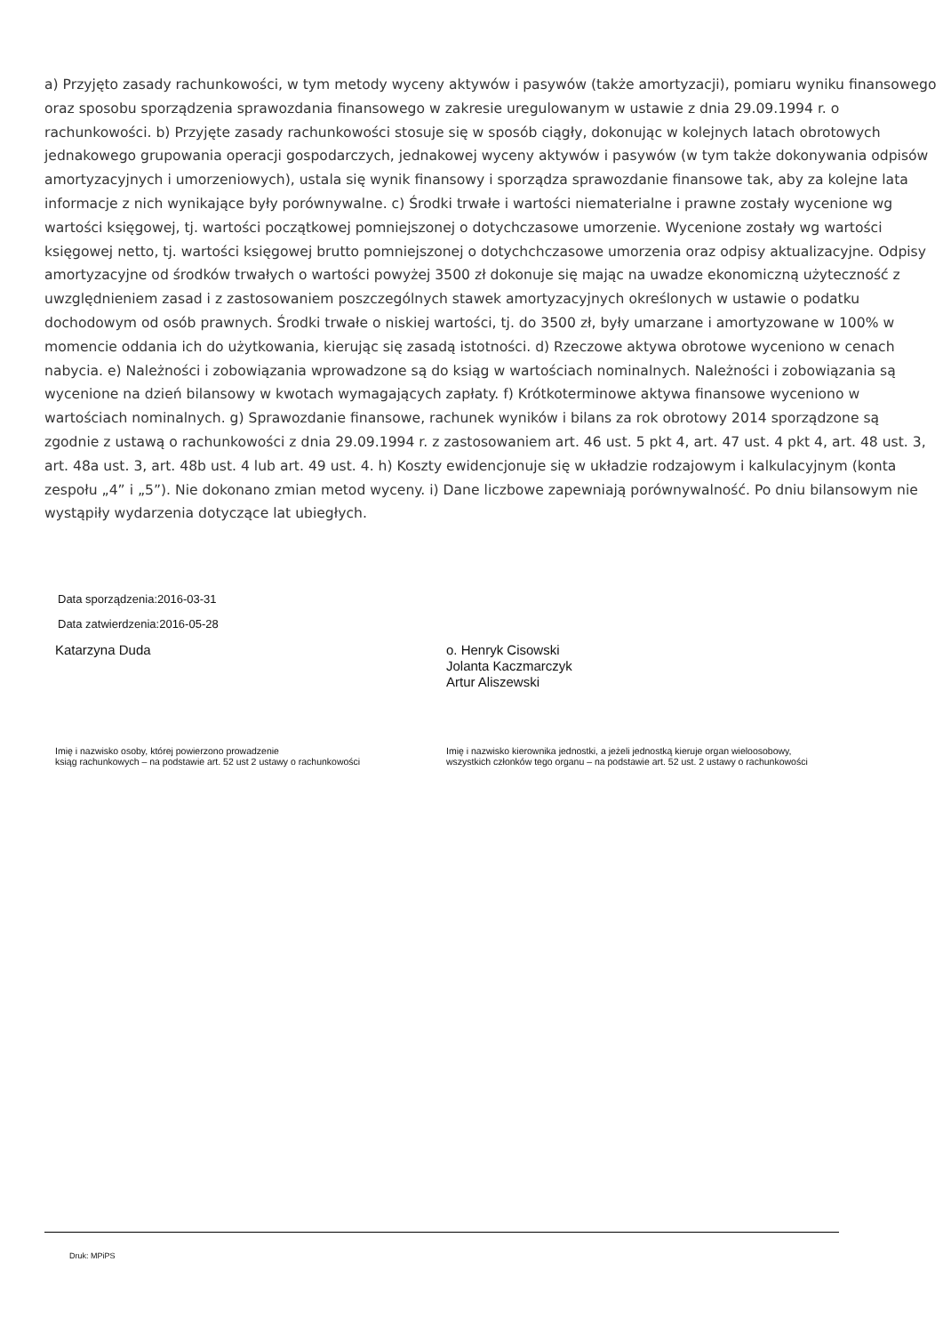a) Przyjęto zasady rachunkowości, w tym metody wyceny aktywów i pasywów (także amortyzacji), pomiaru wyniku finansowego oraz sposobu sporządzenia sprawozdania finansowego w zakresie uregulowanym w ustawie z dnia 29.09.1994 r. o rachunkowości. b) Przyjęte zasady rachunkowości stosuje się w sposób ciągły, dokonując w kolejnych latach obrotowych jednakowego grupowania operacji gospodarczych, jednakowej wyceny aktywów i pasywów (w tym także dokonywania odpisów amortyzacyjnych i umorzeniowych), ustala się wynik finansowy i sporządza sprawozdanie finansowe tak, aby za kolejne lata informacje z nich wynikające były porównywalne. c) Środki trwałe i wartości niematerialne i prawne zostały wycenione wg wartości księgowej, tj. wartości początkowej pomniejszonej o dotychczasowe umorzenie. Wycenione zostały wg wartości księgowej netto, tj. wartości księgowej brutto pomniejszonej o dotychchczasowe umorzenia oraz odpisy aktualizacyjne. Odpisy amortyzacyjne od środków trwałych o wartości powyżej 3500 zł dokonuje się mając na uwadze ekonomiczną użyteczność z uwzględnieniem zasad i z zastosowaniem poszczególnych stawek amortyzacyjnych określonych w ustawie o podatku dochodowym od osób prawnych. Środki trwałe o niskiej wartości, tj. do 3500 zł, były umarzane i amortyzowane w 100% w momencie oddania ich do użytkowania, kierując się zasadą istotności. d) Rzeczowe aktywa obrotowe wyceniono w cenach nabycia. e) Należności i zobowiązania wprowadzone są do ksiąg w wartościach nominalnych. Należności i zobowiązania są wycenione na dzień bilansowy w kwotach wymagających zapłaty. f) Krótkoterminowe aktywa finansowe wyceniono w wartościach nominalnych. g) Sprawozdanie finansowe, rachunek wyników i bilans za rok obrotowy 2014 sporządzone są zgodnie z ustawą o rachunkowości z dnia 29.09.1994 r. z zastosowaniem art. 46 ust. 5 pkt 4, art. 47 ust. 4 pkt 4, art. 48 ust. 3, art. 48a ust. 3, art. 48b ust. 4 lub art. 49 ust. 4. h) Koszty ewidencjonuje się w układzie rodzajowym i kalkulacyjnym (konta zespołu „4” i „5”). Nie dokonano zmian metod wyceny. i) Dane liczbowe zapewniają porównywalność. Po dniu bilansowym nie wystąpiły wydarzenia dotyczące lat ubiegłych.
Data sporządzenia:2016-03-31
Data zatwierdzenia:2016-05-28
Katarzyna Duda
o. Henryk Cisowski
Jolanta Kaczmarczyk
Artur Aliszewski
Imię i nazwisko osoby, której powierzono prowadzenie
ksiąg rachunkowych – na podstawie art. 52 ust 2 ustawy o rachunkowości
Imię i nazwisko kierownika jednostki, a jeżeli jednostką kieruje organ wieloosobowy, wszystkich członków tego organu – na podstawie art. 52 ust. 2 ustawy o rachunkowości
Druk: MPiPS